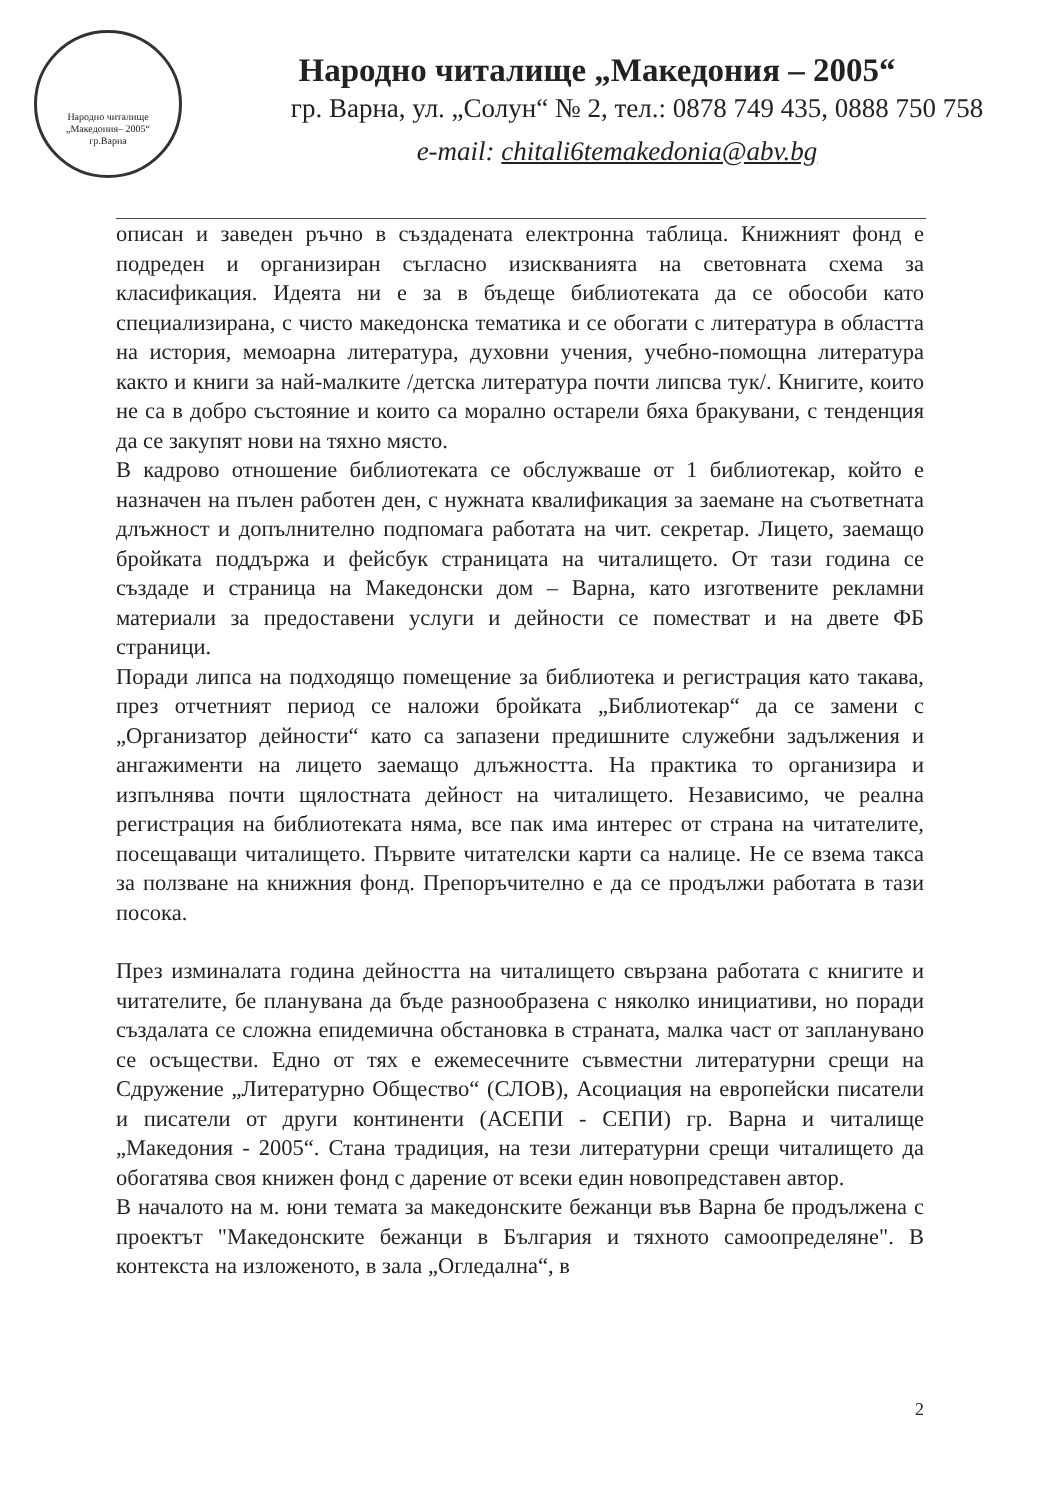Народно читалище
„Македония– 2005“
гр.Варна
Народно читалище „Македония – 2005“
гр. Варна, ул. „Солун“ № 2, тел.: 0878 749 435, 0888 750 758
e-mail: chitali6temakedonia@abv.bg
описан и заведен ръчно в създадената електронна таблица. Книжният фонд е подреден и организиран съгласно изискванията на световната схема за класификация. Идеята ни е за в бъдеще библиотеката да се обособи като специализирана, с чисто македонска тематика и се обогати с литература в областта на история, мемоарна литература, духовни учения, учебно-помощна литература както и книги за най-малките /детска литература почти липсва тук/. Книгите, които не са в добро състояние и които са морално остарели бяха бракувани, с тенденция да се закупят нови на тяхно място.
В кадрово отношение библиотеката се обслужваше от 1 библиотекар, който е назначен на пълен работен ден, с нужната квалификация за заемане на съответната длъжност и допълнително подпомага работата на чит. секретар. Лицето, заемащо бройката поддържа и фейсбук страницата на читалището. От тази година се създаде и страница на Македонски дом – Варна, като изготвените рекламни материали за предоставени услуги и дейности се поместват и на двете ФБ страници.
Поради липса на подходящо помещение за библиотека и регистрация като такава, през отчетният период се наложи бройката „Библиотекар“ да се замени с „Организатор дейности“ като са запазени предишните служебни задължения и ангажименти на лицето заемащо длъжността. На практика то организира и изпълнява почти щялостната дейност на читалището. Независимо, че реална регистрация на библиотеката няма, все пак има интерес от страна на читателите, посещаващи читалището. Първите читателски карти са налице. Не се взема такса за ползване на книжния фонд. Препоръчително е да се продължи работата в тази посока.
През изминалата година дейността на читалището свързана работата с книгите и читателите, бе планувана да бъде разнообразена с няколко инициативи, но поради създалата се сложна епидемична обстановка в страната, малка част от запланувано се осъществи. Едно от тях е ежемесечните съвместни литературни срещи на Сдружение „Литературно Общество“ (СЛОВ), Асоциация на европейски писатели и писатели от други континенти (АСЕПИ - СЕПИ) гр. Варна и читалище „Македония - 2005“. Стана традиция, на тези литературни срещи читалището да обогатява своя книжен фонд с дарение от всеки един новопредставен автор.
В началото на м. юни темата за македонските бежанци във Варна бе продължена с проектът "Македонските бежанци в България и тяхното самоопределяне". В контекста на изложеното, в зала „Огледална“, в
2